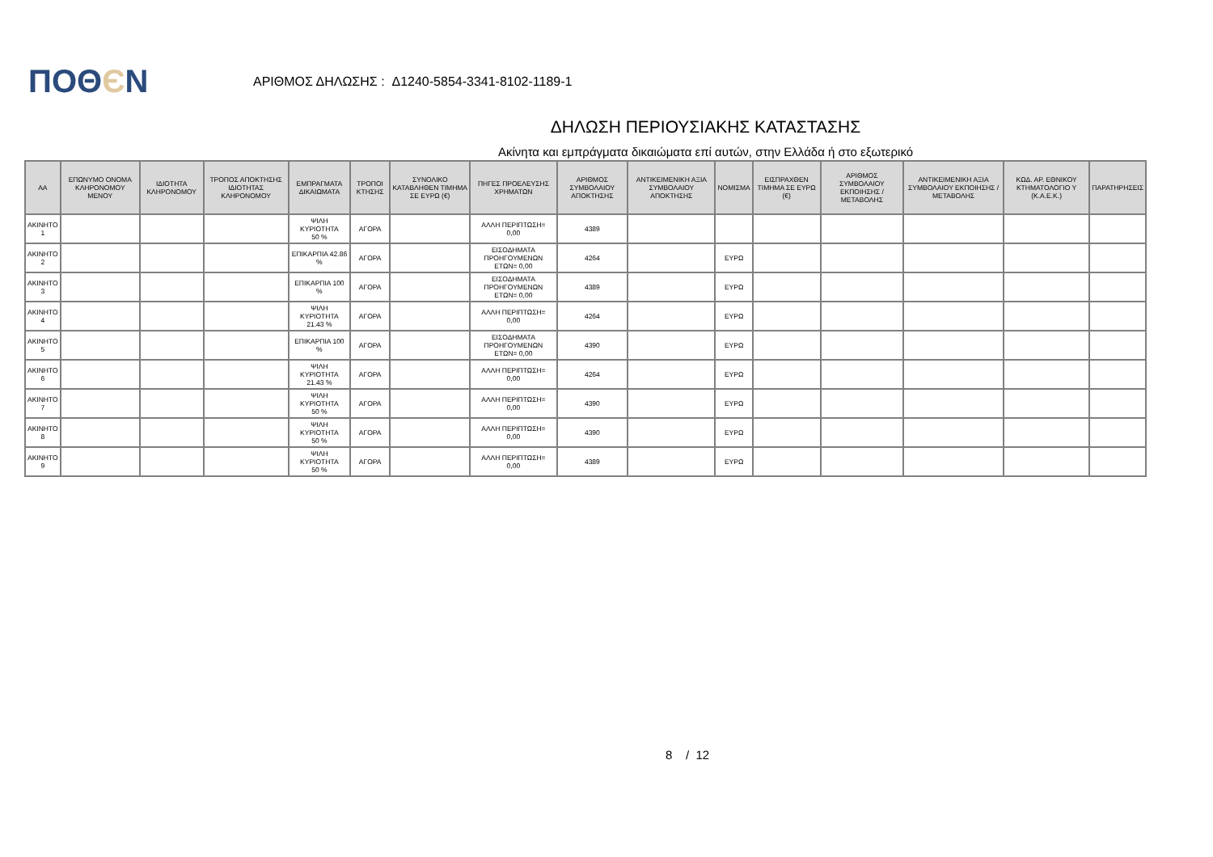ΠΟΘЄΝ
ΑΡΙΘΜΟΣ ΔΗΛΩΣΗΣ : Δ1240-5854-3341-8102-1189-1
ΔΗΛΩΣΗ ΠΕΡΙΟΥΣΙΑΚΗΣ ΚΑΤΑΣΤΑΣΗΣ
Ακίνητα και εμπράγματα δικαιώματα επί αυτών, στην Ελλάδα ή στο εξωτερικό
| ΑΑ | ΕΠΩΝΥΜΟ ΟΝΟΜΑ ΚΛΗΡΟΝΟΜΟΥ ΜΕΝΟΥ | ΙΔΙΟΤΗΤΑ ΚΛΗΡΟΝΟΜΟΥ | ΤΡΟΠΟΣ ΑΠΟΚΤΗΣΗΣ ΙΔΙΟΤΗΤΑΣ ΚΛΗΡΟΝΟΜΟΥ | ΕΜΠΡΑΓΜΑΤΑ ΔΙΚΑΙΩΜΑΤΑ | ΤΡΟΠΟΙ ΚΤΗΣΗΣ | ΣΥΝΟΛΙΚΟ ΚΑΤΑΒΛΗΘΕΝ ΤΙΜΗΜΑ ΣΕ ΕΥΡΩ (€) | ΠΗΓΕΣ ΠΡΟΕΛΕΥΣΗΣ ΧΡΗΜΑΤΩΝ | ΑΡΙΘΜΟΣ ΣΥΜΒΟΛΑΙΟΥ ΑΠΟΚΤΗΣΗΣ | ΑΝΤΙΚΕΙΜΕΝΙΚΗ ΑΞΙΑ ΣΥΜΒΟΛΑΙΟΥ ΑΠΟΚΤΗΣΗΣ | ΝΟΜΙΣΜΑ | ΕΙΣΠΡΑΧΘΕΝ ΤΙΜΗΜΑ ΣΕ ΕΥΡΩ (€) | ΑΡΙΘΜΟΣ ΣΥΜΒΟΛΑΙΟΥ ΕΚΠΟΙΗΣΗΣ /ΜΕΤΑΒΟΛΗΣ | ΑΝΤΙΚΕΙΜΕΝΙΚΗ ΑΞΙΑ ΣΥΜΒΟΛΑΙΟΥ ΕΚΠΟΙΗΣΗΣ / ΜΕΤΑΒΟΛΗΣ | ΚΩΔ. ΑΡ. ΕΘΝΙΚΟΥ ΚΤΗΜΑΤΟΛΟΓΙΟ Υ (Κ.Α.Ε.Κ.) | ΠΑΡΑΤΗΡΗΣΕΙΣ |
| --- | --- | --- | --- | --- | --- | --- | --- | --- | --- | --- | --- | --- | --- | --- | --- |
| ΑΚΙΝΗΤΟ 1 | | | | ΨΙΛΗ ΚΥΡΙΟΤΗΤΑ 50 % | ΑΓΟΡΑ | | ΑΛΛΗ ΠΕΡΙΠΤΩΣΗ= 0,00 | 4389 | | | | | | | |
| ΑΚΙΝΗΤΟ 2 | | | | ΕΠΙΚΑΡΠΙΑ 42.86 % | ΑΓΟΡΑ | | ΕΙΣΟΔΗΜΑΤΑ ΠΡΟΗΓΟΥΜΕΝΩΝ ΕΤΩΝ= 0,00 | 4264 | | ΕΥΡΩ | | | | | |
| ΑΚΙΝΗΤΟ 3 | | | | ΕΠΙΚΑΡΠΙΑ 100 % | ΑΓΟΡΑ | | ΕΙΣΟΔΗΜΑΤΑ ΠΡΟΗΓΟΥΜΕΝΩΝ ΕΤΩΝ= 0,00 | 4389 | | ΕΥΡΩ | | | | | |
| ΑΚΙΝΗΤΟ 4 | | | | ΨΙΛΗ ΚΥΡΙΟΤΗΤΑ 21.43 % | ΑΓΟΡΑ | | ΑΛΛΗ ΠΕΡΙΠΤΩΣΗ= 0,00 | 4264 | | ΕΥΡΩ | | | | | |
| ΑΚΙΝΗΤΟ 5 | | | | ΕΠΙΚΑΡΠΙΑ 100 % | ΑΓΟΡΑ | | ΕΙΣΟΔΗΜΑΤΑ ΠΡΟΗΓΟΥΜΕΝΩΝ ΕΤΩΝ= 0,00 | 4390 | | ΕΥΡΩ | | | | | |
| ΑΚΙΝΗΤΟ 6 | | | | ΨΙΛΗ ΚΥΡΙΟΤΗΤΑ 21.43 % | ΑΓΟΡΑ | | ΑΛΛΗ ΠΕΡΙΠΤΩΣΗ= 0,00 | 4264 | | ΕΥΡΩ | | | | | |
| ΑΚΙΝΗΤΟ 7 | | | | ΨΙΛΗ ΚΥΡΙΟΤΗΤΑ 50 % | ΑΓΟΡΑ | | ΑΛΛΗ ΠΕΡΙΠΤΩΣΗ= 0,00 | 4390 | | ΕΥΡΩ | | | | | |
| ΑΚΙΝΗΤΟ 8 | | | | ΨΙΛΗ ΚΥΡΙΟΤΗΤΑ 50 % | ΑΓΟΡΑ | | ΑΛΛΗ ΠΕΡΙΠΤΩΣΗ= 0,00 | 4390 | | ΕΥΡΩ | | | | | |
| ΑΚΙΝΗΤΟ 9 | | | | ΨΙΛΗ ΚΥΡΙΟΤΗΤΑ 50 % | ΑΓΟΡΑ | | ΑΛΛΗ ΠΕΡΙΠΤΩΣΗ= 0,00 | 4389 | | ΕΥΡΩ | | | | | |
8 / 12